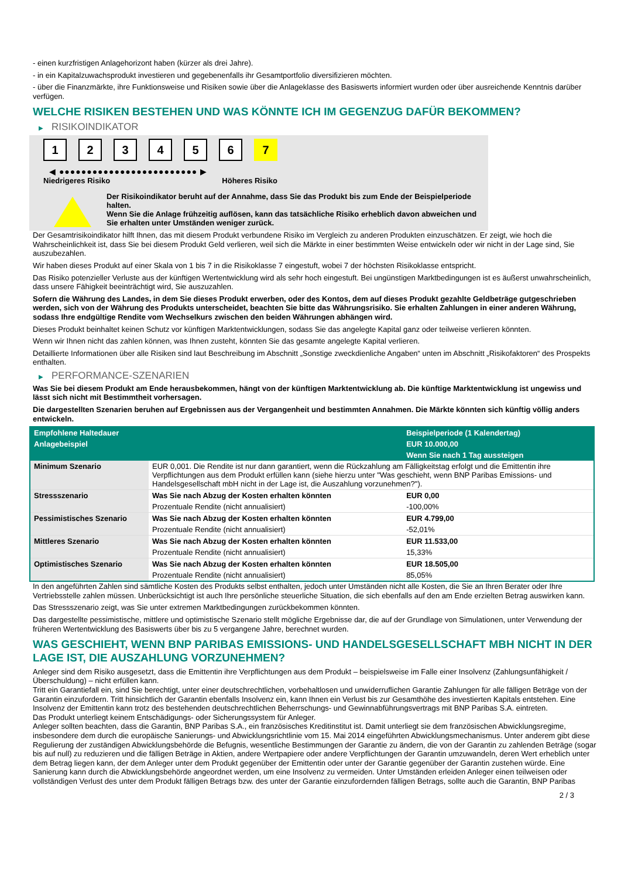- einen kurzfristigen Anlagehorizont haben (kürzer als drei Jahre).
- in ein Kapitalzuwachsprodukt investieren und gegebenenfalls ihr Gesamtportfolio diversifizieren möchten.
- über die Finanzmärkte, ihre Funktionsweise und Risiken sowie über die Anlageklasse des Basiswerts informiert wurden oder über ausreichende Kenntnis darüber verfügen.
WELCHE RISIKEN BESTEHEN UND WAS KÖNNTE ICH IM GEGENZUG DAFÜR BEKOMMEN?
▶ RISIKOINDIKATOR
1 2 3 4 5 6 7
◀ ●●●●●●●●●●●●●●●●●●●●●●●●● ▶
Niedrigeres Risiko Höheres Risiko
Der Risikoindikator beruht auf der Annahme, dass Sie das Produkt bis zum Ende der Beispielperiode halten.
Wenn Sie die Anlage frühzeitig auflösen, kann das tatsächliche Risiko erheblich davon abweichen und Sie erhalten unter Umständen weniger zurück.
Der Gesamtrisikoindikator hilft Ihnen, das mit diesem Produkt verbundene Risiko im Vergleich zu anderen Produkten einzuschätzen. Er zeigt, wie hoch die Wahrscheinlichkeit ist, dass Sie bei diesem Produkt Geld verlieren, weil sich die Märkte in einer bestimmten Weise entwickeln oder wir nicht in der Lage sind, Sie auszubezahlen.
Wir haben dieses Produkt auf einer Skala von 1 bis 7 in die Risikoklasse 7 eingestuft, wobei 7 der höchsten Risikoklasse entspricht.
Das Risiko potenzieller Verluste aus der künftigen Wertentwicklung wird als sehr hoch eingestuft. Bei ungünstigen Marktbedingungen ist es äußerst unwahrscheinlich, dass unsere Fähigkeit beeinträchtigt wird, Sie auszuzahlen.
Sofern die Währung des Landes, in dem Sie dieses Produkt erwerben, oder des Kontos, dem auf dieses Produkt gezahlte Geldbeträge gutgeschrieben werden, sich von der Währung des Produkts unterscheidet, beachten Sie bitte das Währungsrisiko. Sie erhalten Zahlungen in einer anderen Währung, sodass Ihre endgültige Rendite vom Wechselkurs zwischen den beiden Währungen abhängen wird.
Dieses Produkt beinhaltet keinen Schutz vor künftigen Marktentwicklungen, sodass Sie das angelegte Kapital ganz oder teilweise verlieren könnten.
Wenn wir Ihnen nicht das zahlen können, was Ihnen zusteht, könnten Sie das gesamte angelegte Kapital verlieren.
Detaillierte Informationen über alle Risiken sind laut Beschreibung im Abschnitt „Sonstige zweckdienliche Angaben“ unten im Abschnitt „Risikofaktoren“ des Prospekts enthalten.
▶ PERFORMANCE-SZENARIEN
Was Sie bei diesem Produkt am Ende herausbekommen, hängt von der künftigen Marktentwicklung ab. Die künftige Marktentwicklung ist ungewiss und lässt sich nicht mit Bestimmtheit vorhersagen.
Die dargestellten Szenarien beruhen auf Ergebnissen aus der Vergangenheit und bestimmten Annahmen. Die Märkte könnten sich künftig völlig anders entwickeln.
| Empfohlene Haltedauer | | Beispielperiode (1 Kalendertag) |
| Anlagebeispiel | | EUR 10.000,00 |
| | | Wenn Sie nach 1 Tag aussteigen |
| Minimum Szenario | EUR 0,001. Die Rendite ist nur dann garantiert, wenn die Rückzahlung am Fälligkeitstag erfolgt und die Emittentin ihre Verpflichtungen aus dem Produkt erfüllen kann (siehe hierzu unter "Was geschieht, wenn BNP Paribas Emissions- und Handelsgesellschaft mbH nicht in der Lage ist, die Auszahlung vorzunehmen?"). | |
| Stressszenario | Was Sie nach Abzug der Kosten erhalten könnten | EUR 0,00 |
| | Prozentuale Rendite (nicht annualisiert) | -100,00% |
| Pessimistisches Szenario | Was Sie nach Abzug der Kosten erhalten könnten | EUR 4.799,00 |
| | Prozentuale Rendite (nicht annualisiert) | -52,01% |
| Mittleres Szenario | Was Sie nach Abzug der Kosten erhalten könnten | EUR 11.533,00 |
| | Prozentuale Rendite (nicht annualisiert) | 15,33% |
| Optimistisches Szenario | Was Sie nach Abzug der Kosten erhalten könnten | EUR 18.505,00 |
| | Prozentuale Rendite (nicht annualisiert) | 85,05% |
In den angeführten Zahlen sind sämtliche Kosten des Produkts selbst enthalten, jedoch unter Umständen nicht alle Kosten, die Sie an Ihren Berater oder Ihre Vertriebsstelle zahlen müssen. Unberücksichtigt ist auch Ihre persönliche steuerliche Situation, die sich ebenfalls auf den am Ende erzielten Betrag auswirken kann.
Das Stressszenario zeigt, was Sie unter extremen Marktbedingungen zurückbekommen könnten.
Das dargestellte pessimistische, mittlere und optimistische Szenario stellt mögliche Ergebnisse dar, die auf der Grundlage von Simulationen, unter Verwendung der früheren Wertentwicklung des Basiswerts über bis zu 5 vergangene Jahre, berechnet wurden.
WAS GESCHIEHT, WENN BNP PARIBAS EMISSIONS- UND HANDELSGESELLSCHAFT MBH NICHT IN DER LAGE IST, DIE AUSZAHLUNG VORZUNEHMEN?
Anleger sind dem Risiko ausgesetzt, dass die Emittentin ihre Verpflichtungen aus dem Produkt – beispielsweise im Falle einer Insolvenz (Zahlungsunfähigkeit / Überschuldung) – nicht erfüllen kann.
Tritt ein Garantiefall ein, sind Sie berechtigt, unter einer deutschrechtlichen, vorbehaltlosen und unwiderruflichen Garantie Zahlungen für alle fälligen Beträge von der Garantin einzufordern. Tritt hinsichtlich der Garantin ebenfalls Insolvenz ein, kann Ihnen ein Verlust bis zur Gesamthöhe des investierten Kapitals entstehen. Eine Insolvenz der Emittentin kann trotz des bestehenden deutschrechtlichen Beherrschungs- und Gewinnabführungsvertrags mit BNP Paribas S.A. eintreten.
Das Produkt unterliegt keinem Entschädigungs- oder Sicherungssystem für Anleger.
Anleger sollten beachten, dass die Garantin, BNP Paribas S.A., ein französisches Kreditinstitut ist. Damit unterliegt sie dem französischen Abwicklungsregime, insbesondere dem durch die europäische Sanierungs- und Abwicklungsrichtlinie vom 15. Mai 2014 eingeführten Abwicklungsmechanismus. Unter anderem gibt diese Regulierung der zuständigen Abwicklungsbehörde die Befugnis, wesentliche Bestimmungen der Garantie zu ändern, die von der Garantin zu zahlenden Beträge (sogar bis auf null) zu reduzieren und die fälligen Beträge in Aktien, andere Wertpapiere oder andere Verpflichtungen der Garantin umzuwandeln, deren Wert erheblich unter dem Betrag liegen kann, der dem Anleger unter dem Produkt gegenüber der Emittentin oder unter der Garantie gegenüber der Garantin zustehen würde. Eine Sanierung kann durch die Abwicklungsbehörde angeordnet werden, um eine Insolvenz zu vermeiden. Unter Umständen erleiden Anleger einen teilweisen oder vollständigen Verlust des unter dem Produkt fälligen Betrags bzw. des unter der Garantie einzufordernden fälligen Betrags, sollte auch die Garantin, BNP Paribas
2 / 3